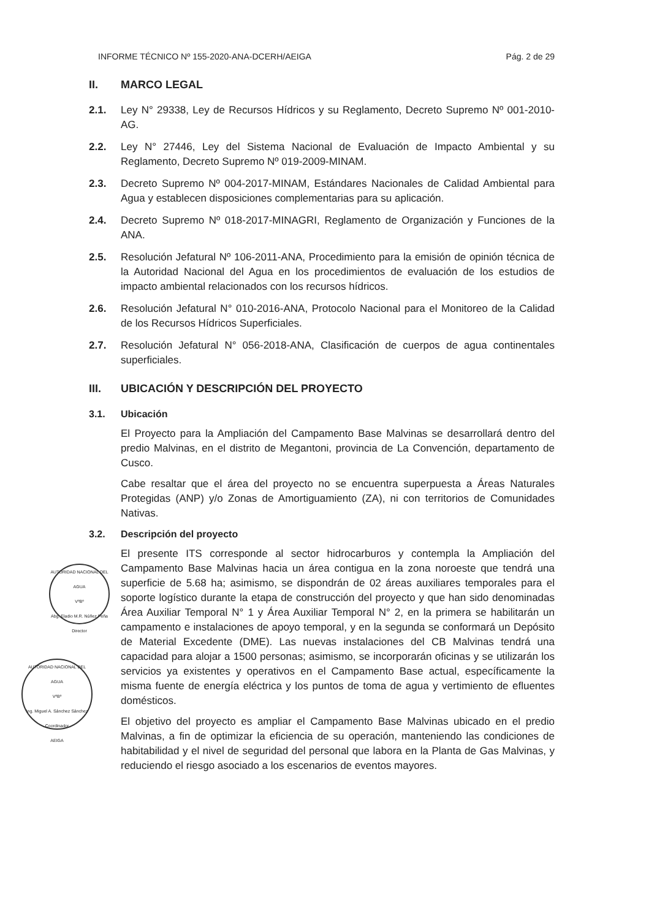INFORME TÉCNICO Nº 155-2020-ANA-DCERH/AEIGA Pág. 2 de 29
II. MARCO LEGAL
2.1. Ley N° 29338, Ley de Recursos Hídricos y su Reglamento, Decreto Supremo Nº 001-2010-AG.
2.2. Ley N° 27446, Ley del Sistema Nacional de Evaluación de Impacto Ambiental y su Reglamento, Decreto Supremo Nº 019-2009-MINAM.
2.3. Decreto Supremo Nº 004-2017-MINAM, Estándares Nacionales de Calidad Ambiental para Agua y establecen disposiciones complementarias para su aplicación.
2.4. Decreto Supremo Nº 018-2017-MINAGRI, Reglamento de Organización y Funciones de la ANA.
2.5. Resolución Jefatural Nº 106-2011-ANA, Procedimiento para la emisión de opinión técnica de la Autoridad Nacional del Agua en los procedimientos de evaluación de los estudios de impacto ambiental relacionados con los recursos hídricos.
2.6. Resolución Jefatural N° 010-2016-ANA, Protocolo Nacional para el Monitoreo de la Calidad de los Recursos Hídricos Superficiales.
2.7. Resolución Jefatural N° 056-2018-ANA, Clasificación de cuerpos de agua continentales superficiales.
III. UBICACIÓN Y DESCRIPCIÓN DEL PROYECTO
3.1. Ubicación
El Proyecto para la Ampliación del Campamento Base Malvinas se desarrollará dentro del predio Malvinas, en el distrito de Megantoni, provincia de La Convención, departamento de Cusco.
Cabe resaltar que el área del proyecto no se encuentra superpuesta a Áreas Naturales Protegidas (ANP) y/o Zonas de Amortiguamiento (ZA), ni con territorios de Comunidades Nativas.
3.2. Descripción del proyecto
El presente ITS corresponde al sector hidrocarburos y contempla la Ampliación del Campamento Base Malvinas hacia un área contigua en la zona noroeste que tendrá una superficie de 5.68 ha; asimismo, se dispondrán de 02 áreas auxiliares temporales para el soporte logístico durante la etapa de construcción del proyecto y que han sido denominadas Área Auxiliar Temporal N° 1 y Área Auxiliar Temporal N° 2, en la primera se habilitarán un campamento e instalaciones de apoyo temporal, y en la segunda se conformará un Depósito de Material Excedente (DME). Las nuevas instalaciones del CB Malvinas tendrá una capacidad para alojar a 1500 personas; asimismo, se incorporarán oficinas y se utilizarán los servicios ya existentes y operativos en el Campamento Base actual, específicamente la misma fuente de energía eléctrica y los puntos de toma de agua y vertimiento de efluentes domésticos.
El objetivo del proyecto es ampliar el Campamento Base Malvinas ubicado en el predio Malvinas, a fin de optimizar la eficiencia de su operación, manteniendo las condiciones de habitabilidad y el nivel de seguridad del personal que labora en la Planta de Gas Malvinas, y reduciendo el riesgo asociado a los escenarios de eventos mayores.
AUTORIDAD NACIONAL DEL AGUA
VºBº
Abg. Eladio M.R. Núñez Peña
Director
AUTORIDAD NACIONAL DEL AGUA
VºBº
Ing. Miguel A. Sánchez Sánchez
Coordinador
AEIGA